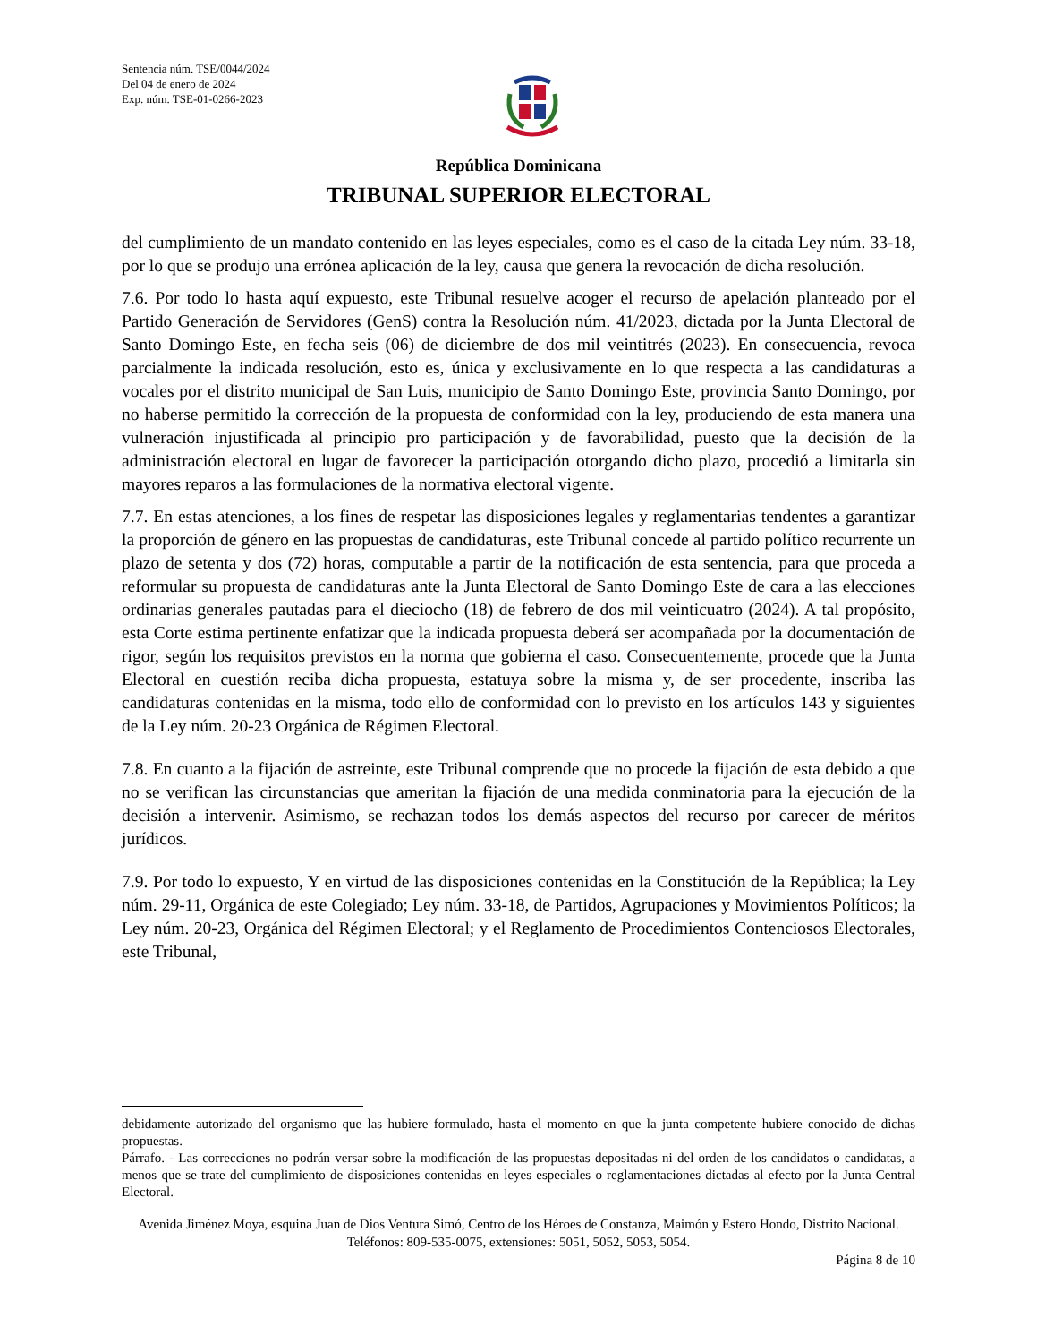Sentencia núm. TSE/0044/2024
Del 04 de enero de 2024
Exp. núm. TSE-01-0266-2023
República Dominicana
TRIBUNAL SUPERIOR ELECTORAL
del cumplimiento de un mandato contenido en las leyes especiales, como es el caso de la citada Ley núm. 33-18, por lo que se produjo una errónea aplicación de la ley, causa que genera la revocación de dicha resolución.
7.6. Por todo lo hasta aquí expuesto, este Tribunal resuelve acoger el recurso de apelación planteado por el Partido Generación de Servidores (GenS) contra la Resolución núm. 41/2023, dictada por la Junta Electoral de Santo Domingo Este, en fecha seis (06) de diciembre de dos mil veintitrés (2023). En consecuencia, revoca parcialmente la indicada resolución, esto es, única y exclusivamente en lo que respecta a las candidaturas a vocales por el distrito municipal de San Luis, municipio de Santo Domingo Este, provincia Santo Domingo, por no haberse permitido la corrección de la propuesta de conformidad con la ley, produciendo de esta manera una vulneración injustificada al principio pro participación y de favorabilidad, puesto que la decisión de la administración electoral en lugar de favorecer la participación otorgando dicho plazo, procedió a limitarla sin mayores reparos a las formulaciones de la normativa electoral vigente.
7.7. En estas atenciones, a los fines de respetar las disposiciones legales y reglamentarias tendentes a garantizar la proporción de género en las propuestas de candidaturas, este Tribunal concede al partido político recurrente un plazo de setenta y dos (72) horas, computable a partir de la notificación de esta sentencia, para que proceda a reformular su propuesta de candidaturas ante la Junta Electoral de Santo Domingo Este de cara a las elecciones ordinarias generales pautadas para el dieciocho (18) de febrero de dos mil veinticuatro (2024). A tal propósito, esta Corte estima pertinente enfatizar que la indicada propuesta deberá ser acompañada por la documentación de rigor, según los requisitos previstos en la norma que gobierna el caso. Consecuentemente, procede que la Junta Electoral en cuestión reciba dicha propuesta, estatuya sobre la misma y, de ser procedente, inscriba las candidaturas contenidas en la misma, todo ello de conformidad con lo previsto en los artículos 143 y siguientes de la Ley núm. 20-23 Orgánica de Régimen Electoral.
7.8. En cuanto a la fijación de astreinte, este Tribunal comprende que no procede la fijación de esta debido a que no se verifican las circunstancias que ameritan la fijación de una medida conminatoria para la ejecución de la decisión a intervenir. Asimismo, se rechazan todos los demás aspectos del recurso por carecer de méritos jurídicos.
7.9. Por todo lo expuesto, Y en virtud de las disposiciones contenidas en la Constitución de la República; la Ley núm. 29-11, Orgánica de este Colegiado; Ley núm. 33-18, de Partidos, Agrupaciones y Movimientos Políticos; la Ley núm. 20-23, Orgánica del Régimen Electoral; y el Reglamento de Procedimientos Contenciosos Electorales, este Tribunal,
debidamente autorizado del organismo que las hubiere formulado, hasta el momento en que la junta competente hubiere conocido de dichas propuestas.
Párrafo. - Las correcciones no podrán versar sobre la modificación de las propuestas depositadas ni del orden de los candidatos o candidatas, a menos que se trate del cumplimiento de disposiciones contenidas en leyes especiales o reglamentaciones dictadas al efecto por la Junta Central Electoral.
Avenida Jiménez Moya, esquina Juan de Dios Ventura Simó, Centro de los Héroes de Constanza, Maimón y Estero Hondo, Distrito Nacional. Teléfonos: 809-535-0075, extensiones: 5051, 5052, 5053, 5054.
Página 8 de 10